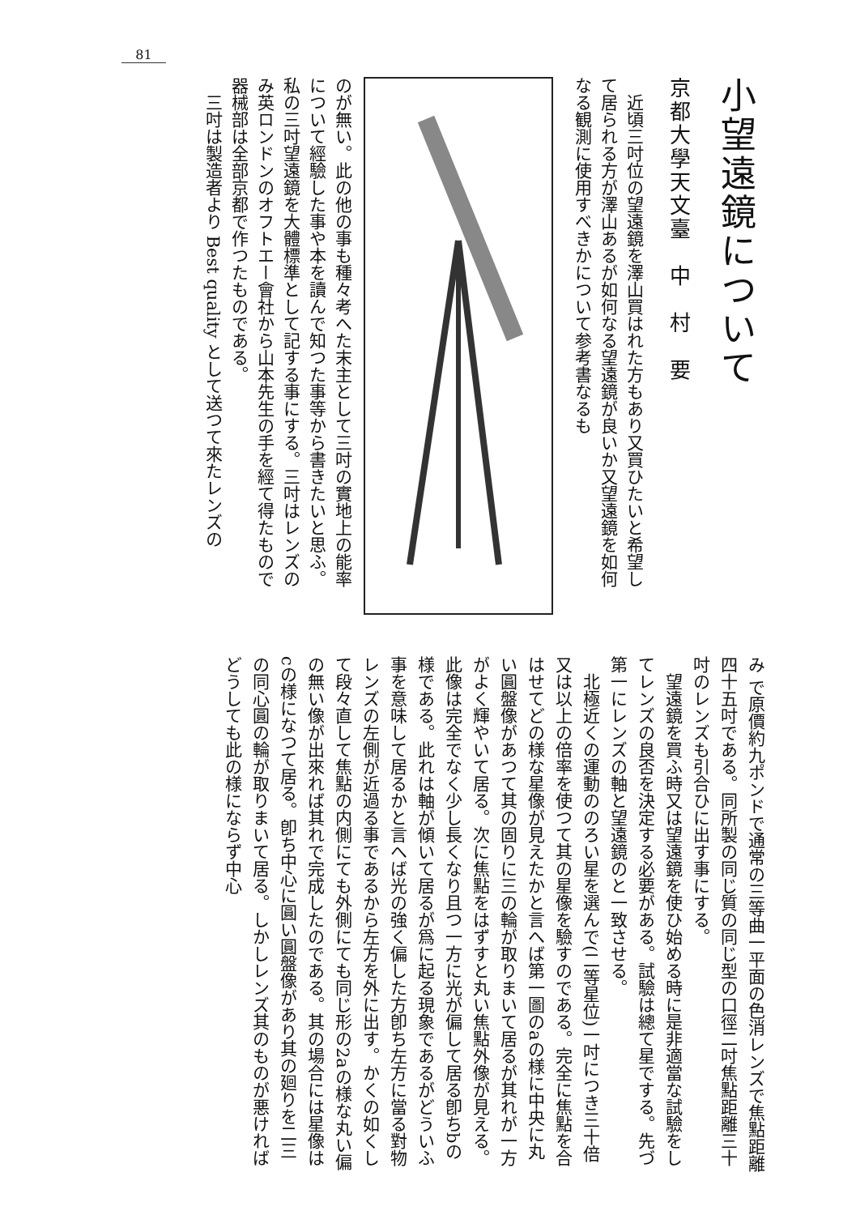81
小望遠鏡について
京都大學天文臺　中　村　要
　近頃三吋位の望遠鏡を澤山買はれた方もあり又買ひたいと希望して居られる方が澤山あるが如何なる望遠鏡が良いか又望遠鏡を如何なる観測に使用すべきかについて参考書なるも
のが無い。此の他の事も種々考へた末主として三吋の實地上の能率について經驗した事や本を讀んで知つた事等から書きたいと思ふ。私の三吋望遠鏡を大體標準として記する事にする。三吋はレンズのみ英ロンドンのオフトエー會社から山本先生の手を經て得たもので器械部は全部京都で作つたものである。
　三吋は製造者より Best quality として送つて來たレンズの
み で原價約九ポンドで通常の三等曲一平面の色消レンズで焦點距離四十五吋である。同所製の同じ質の同じ型の口徑二吋焦點距離三十吋のレンズも引合ひに出す事にする。
　望遠鏡を買ふ時又は望遠鏡を使ひ始める時に是非適當な試驗をしてレンズの良否を決定する必要がある。試驗は總て星でする。先づ第一にレンズの軸と望遠鏡のと一致させる。
　北極近くの運動ののろい星を選んで(二等星位)一吋につき三十倍又は以上の倍率を使つて其の星像を驗すのである。完全に焦點を合はせてどの様な星像が見えたかと言へば第一圖のaの様に中央に丸い圓盤像があつて其の固りに三の輪が取りまいて居るが其れが一方がよく輝やいて居る。次に焦點をはずすと丸い焦點外像が見える。此像は完全でなく少し長くなり且つ一方に光が偏して居る卽ちbの様である。此れは軸が傾いて居るが爲に起る現象であるがどういふ事を意味して居るかと言へば光の強く偏した方卽ち左方に當る對物レンズの左側が近過る事であるから左方を外に出す。かくの如くして段々直して焦點の内側にても外側にても同じ形の2aの様な丸い偏の無い像が出來れば其れで完成したのである。其の場合には星像はcの様になつて居る。卽ち中心に圓い圓盤像があり其の廻りを二三の同心圓の輪が取りまいて居る。しかしレンズ其のものが悪ければどうしても此の様にならず中心